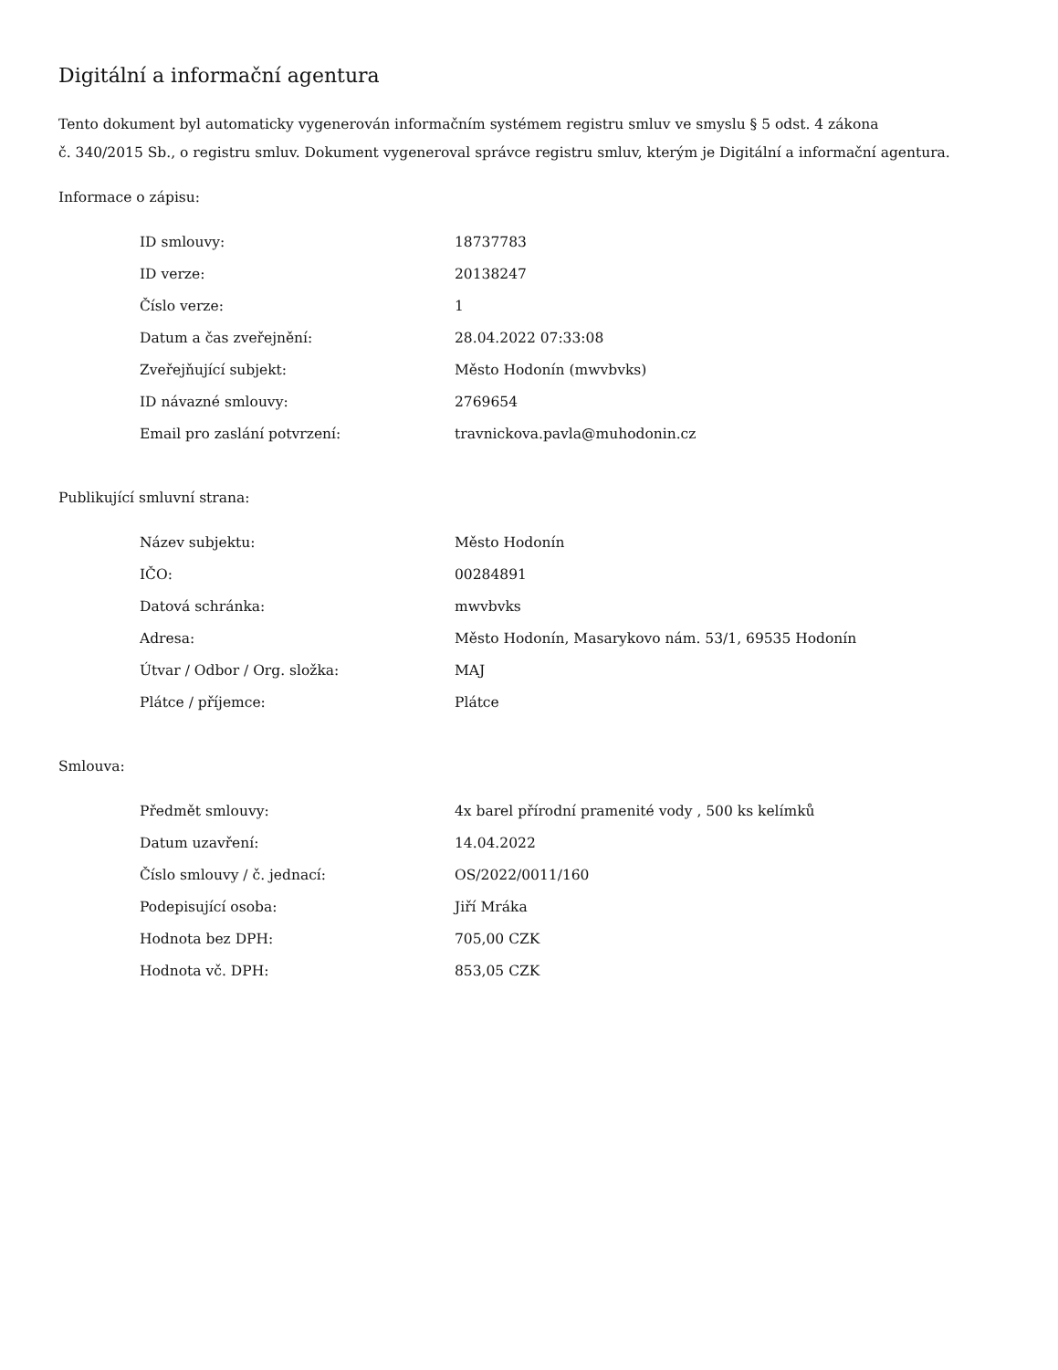Digitální a informační agentura
Tento dokument byl automaticky vygenerován informačním systémem registru smluv ve smyslu § 5 odst. 4 zákona
č. 340/2015 Sb., o registru smluv. Dokument vygeneroval správce registru smluv, kterým je Digitální a informační agentura.
Informace o zápisu:
| ID smlouvy: | 18737783 |
| ID verze: | 20138247 |
| Číslo verze: | 1 |
| Datum a čas zveřejnění: | 28.04.2022 07:33:08 |
| Zveřejňující subjekt: | Město Hodonín (mwvbvks) |
| ID návazné smlouvy: | 2769654 |
| Email pro zaslání potvrzení: | travnickova.pavla@muhodonin.cz |
Publikující smluvní strana:
| Název subjektu: | Město Hodonín |
| IČO: | 00284891 |
| Datová schránka: | mwvbvks |
| Adresa: | Město Hodonín, Masarykovo nám. 53/1, 69535 Hodonín |
| Útvar / Odbor / Org. složka: | MAJ |
| Plátce / příjemce: | Plátce |
Smlouva:
| Předmět smlouvy: | 4x barel přírodní pramenité vody , 500 ks kelímků |
| Datum uzavření: | 14.04.2022 |
| Číslo smlouvy / č. jednací: | OS/2022/0011/160 |
| Podepisující osoba: | Jiří Mráka |
| Hodnota bez DPH: | 705,00 CZK |
| Hodnota vč. DPH: | 853,05 CZK |